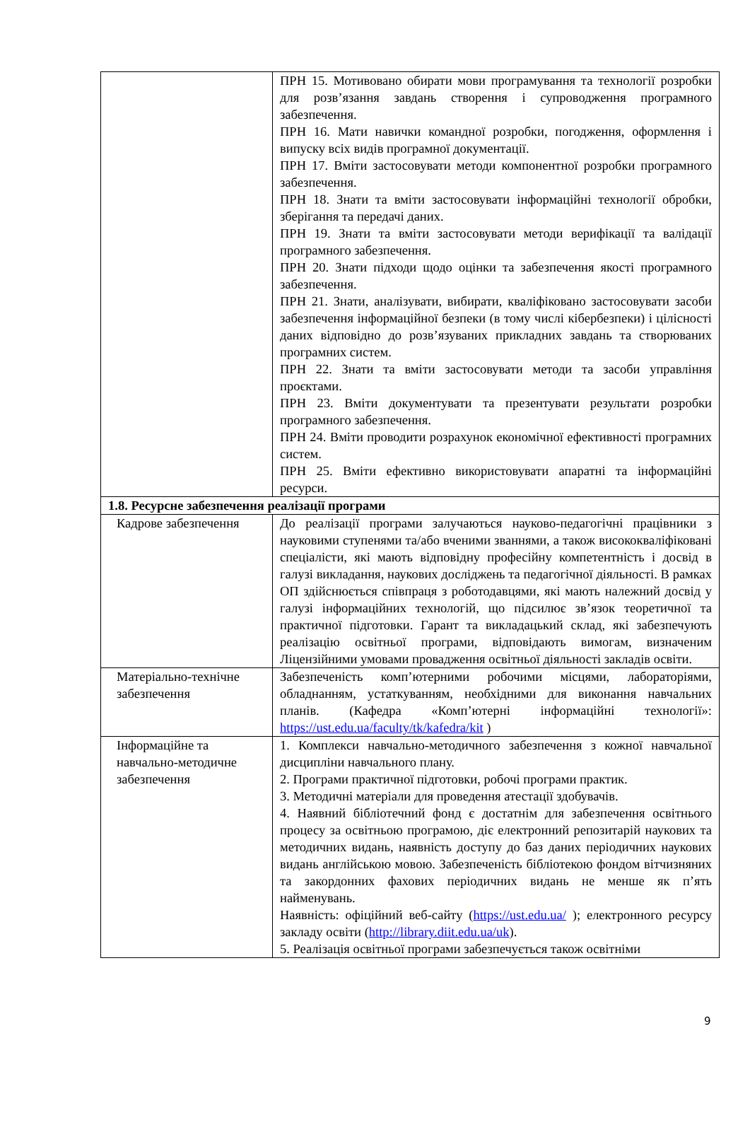| | ПРН 15. Мотивовано обирати мови програмування та технології розробки для розв’язання завдань створення і супроводження програмного забезпечення. ПРН 16. Мати навички командної розробки, погодження, оформлення і випуску всіх видів програмної документації. ПРН 17. Вміти застосовувати методи компонентної розробки програмного забезпечення. ПРН 18. Знати та вміти застосовувати інформаційні технології обробки, зберігання та передачі даних. ПРН 19. Знати та вміти застосовувати методи верифікації та валідації програмного забезпечення. ПРН 20. Знати підходи щодо оцінки та забезпечення якості програмного забезпечення. ПРН 21. Знати, аналізувати, вибирати, кваліфіковано застосовувати засоби забезпечення інформаційної безпеки (в тому числі кібербезпеки) і цілісності даних відповідно до розв’язуваних прикладних завдань та створюваних програмних систем. ПРН 22. Знати та вміти застосовувати методи та засоби управління проєктами. ПРН 23. Вміти документувати та презентувати результати розробки програмного забезпечення. ПРН 24. Вміти проводити розрахунок економічної ефективності програмних систем. ПРН 25. Вміти ефективно використовувати апаратні та інформаційні ресурси. |
| 1.8. Ресурсне забезпечення реалізації програми | |
| Кадрове забезпечення | До реалізації програми залучаються науково-педагогічні працівники з науковими ступенями та/або вченими званнями, а також висококваліфіковані спеціалісти, які мають відповідну професійну компетентність і досвід в галузі викладання, наукових досліджень та педагогічної діяльності. В рамках ОП здійснюється співпраця з роботодавцями, які мають належний досвід у галузі інформаційних технологій, що підсилює зв’язок теоретичної та практичної підготовки. Гарант та викладацький склад, які забезпечують реалізацію освітньої програми, відповідають вимогам, визначеним Ліцензійними умовами провадження освітньої діяльності закладів освіти. |
| Матеріально-технічне забезпечення | Забезпеченість комп’ютерними робочими місцями, лабораторіями, обладнанням, устаткуванням, необхідними для виконання навчальних планів. (Кафедра «Комп’ютерні інформаційні технології»: https://ust.edu.ua/faculty/tk/kafedra/kit ) |
| Інформаційне та навчально-методичне забезпечення | 1. Комплекси навчально-методичного забезпечення з кожної навчальної дисципліни навчального плану. 2. Програми практичної підготовки, робочі програми практик. 3. Методичні матеріали для проведення атестації здобувачів. 4. Наявний бібліотечний фонд є достатнім для забезпечення освітнього процесу за освітньою програмою, діє електронний репозитарій наукових та методичних видань, наявність доступу до баз даних періодичних наукових видань англійською мовою. Забезпеченість бібліотекою фондом вітчизняних та закордонних фахових періодичних видань не менше як п’ять найменувань. Наявність: офіційний веб-сайту ( https://ust.edu.ua/ ); електронного ресурсу закладу освіти ( http://library.diit.edu.ua/uk ). 5. Реалізація освітньої програми забезпечується також освітніми |
9